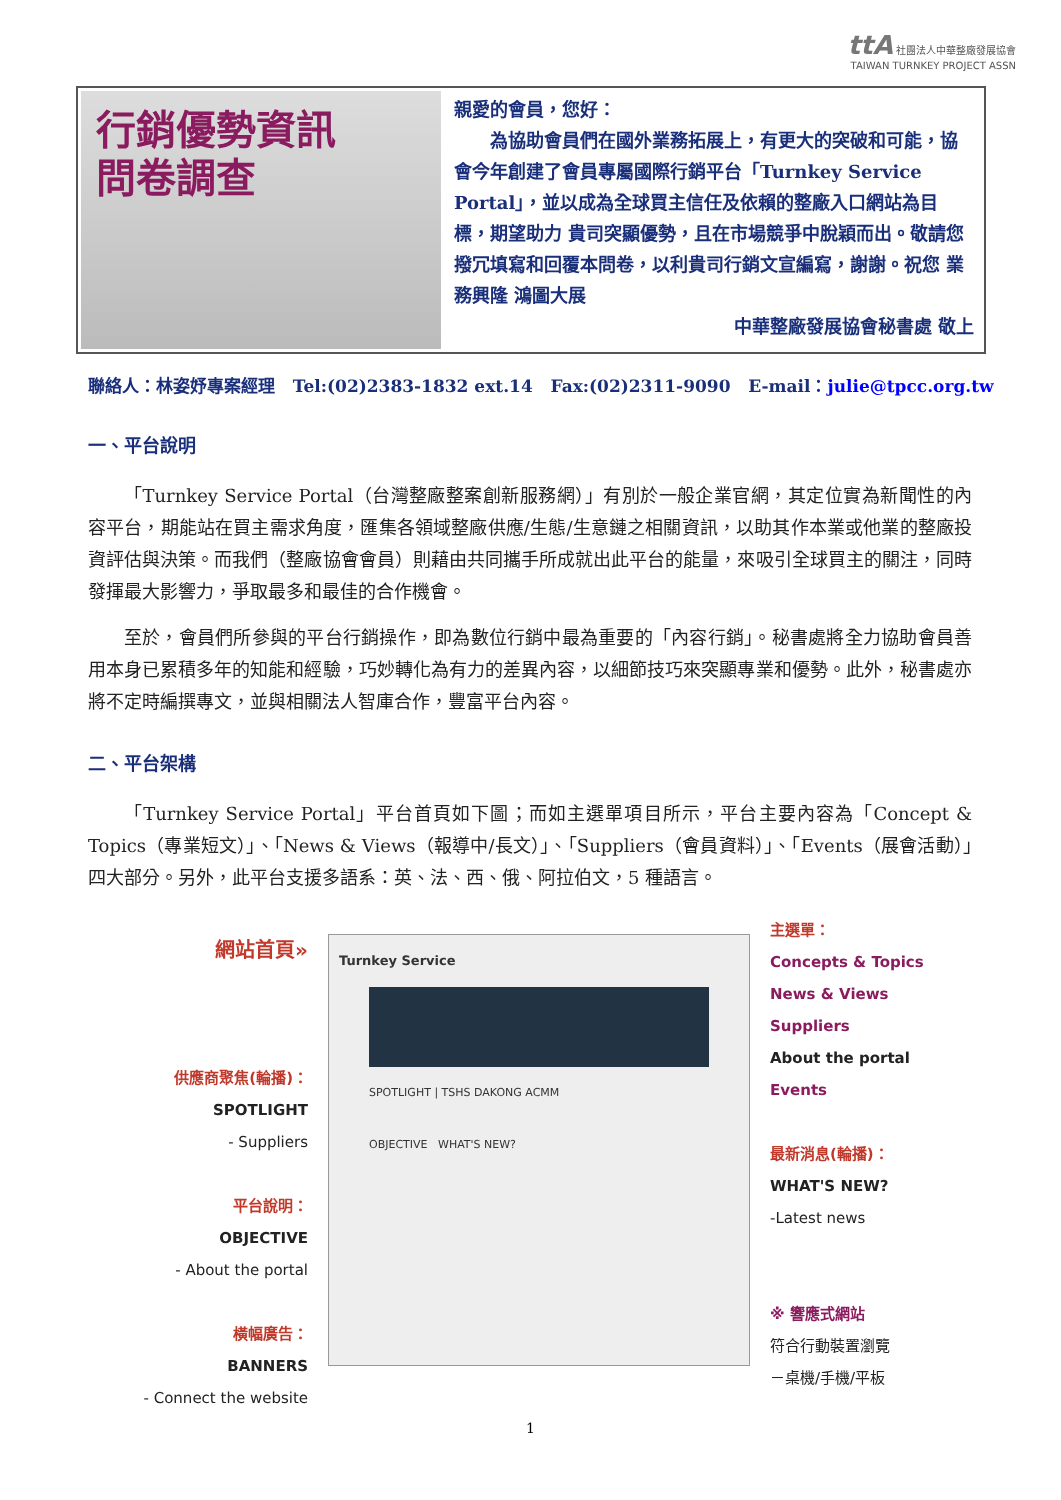ttA 社團法人中華整廠發展協會
TAIWAN TURNKEY PROJECT ASSN
行銷優勢資訊
問卷調查
親愛的會員，您好：
  為協助會員們在國外業務拓展上，有更大的突破和可能，協會今年創建了會員專屬國際行銷平台「Turnkey Service Portal」，並以成為全球買主信任及依賴的整廠入口網站為目標，期望助力 貴司突顯優勢，且在市場競爭中脫穎而出。敬請您撥冗填寫和回覆本問卷，以利貴司行銷文宣編寫，謝謝。祝您 業務興隆 鴻圖大展
中華整廠發展協會秘書處 敬上
聯絡人：林姿妤專案經理 Tel:(02)2383-1832 ext.14 Fax:(02)2311-9090 E-mail：julie@tpcc.org.tw
一、平台說明
「Turnkey Service Portal（台灣整廠整案創新服務網）」有別於一般企業官網，其定位實為新聞性的內容平台，期能站在買主需求角度，匯集各領域整廠供應/生態/生意鏈之相關資訊，以助其作本業或他業的整廠投資評估與決策。而我們（整廠協會會員）則藉由共同攜手所成就出此平台的能量，來吸引全球買主的關注，同時發揮最大影響力，爭取最多和最佳的合作機會。
至於，會員們所參與的平台行銷操作，即為數位行銷中最為重要的「內容行銷」。秘書處將全力協助會員善用本身已累積多年的知能和經驗，巧妙轉化為有力的差異內容，以細節技巧來突顯專業和優勢。此外，秘書處亦將不定時編撰專文，並與相關法人智庫合作，豐富平台內容。
二、平台架構
「Turnkey Service Portal」平台首頁如下圖；而如主選單項目所示，平台主要內容為「Concept & Topics（專業短文）」、「News & Views（報導中/長文）」、「Suppliers（會員資料）」、「Events（展會活動）」四大部分。另外，此平台支援多語系：英、法、西、俄、阿拉伯文，5 種語言。
網站首頁»
供應商聚焦(輪播)：
SPOTLIGHT
- Suppliers
平台說明：
OBJECTIVE
- About the portal
橫幅廣告：
BANNERS
- Connect the website
Turnkey Service
SPOTLIGHT | TSHS DAKONG ACMM
OBJECTIVE WHAT'S NEW?
主選單：
Concepts & Topics
News & Views
Suppliers
About the portal
Events
最新消息(輪播)：
WHAT'S NEW?
-Latest news
※ 響應式網站
符合行動裝置瀏覽
－桌機/手機/平板
1